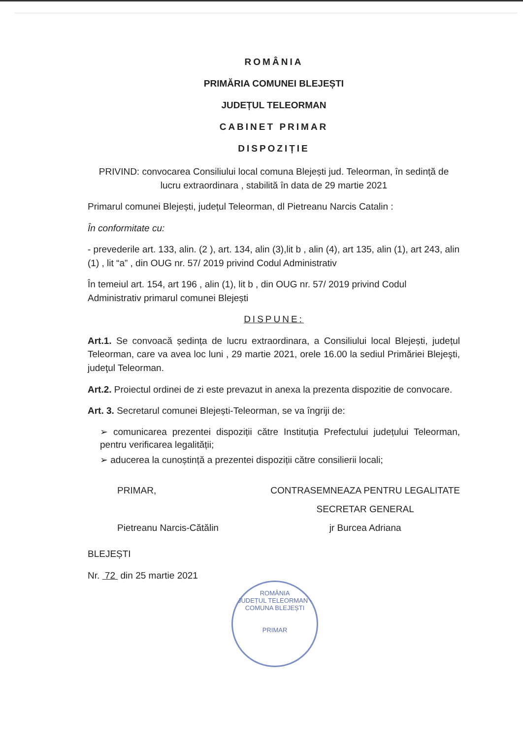ROMÂNIA
PRIMĂRIA COMUNEI BLEJEȘTI
JUDEȚUL TELEORMAN
CABINET PRIMAR
DISPOZIȚIE
PRIVIND: convocarea Consiliului local comuna Blejești jud. Teleorman, în sedință de lucru extraordinara , stabilită în data de 29 martie 2021
Primarul comunei Blejești, județul Teleorman, dl Pietreanu Narcis Catalin :
În conformitate cu:
- prevederile art. 133, alin. (2 ), art. 134, alin (3),lit b , alin (4), art 135, alin (1), art 243, alin (1) , lit “a” , din OUG nr. 57/ 2019 privind Codul Administrativ
În temeiul art. 154, art 196 , alin (1), lit b , din OUG nr. 57/ 2019 privind Codul Administrativ primarul comunei Blejești
DISPUNE:
Art.1. Se convoacă ședința de lucru extraordinara, a Consiliului local Blejești, județul Teleorman, care va avea loc luni , 29 martie 2021, orele 16.00 la sediul Primăriei Blejeşti, judeţul Teleorman.
Art.2. Proiectul ordinei de zi este prevazut in anexa la prezenta dispozitie de convocare.
Art. 3. Secretarul comunei Blejești-Teleorman, se va îngriji de:
➢ comunicarea prezentei dispoziții către Instituția Prefectului județului Teleorman, pentru verificarea legalității;
➢ aducerea la cunoștință a prezentei dispoziții către consilierii locali;
PRIMAR,
Pietreanu Narcis-Cătălin
CONTRASEMNEAZA PENTRU LEGALITATE
SECRETAR GENERAL
jr Burcea Adriana
BLEJEȘTI
Nr. 72 din 25 martie 2021
ROMÂNIA
JUDEȚUL TELEORMAN - COMUNA BLEJEȘTI
PRIMAR